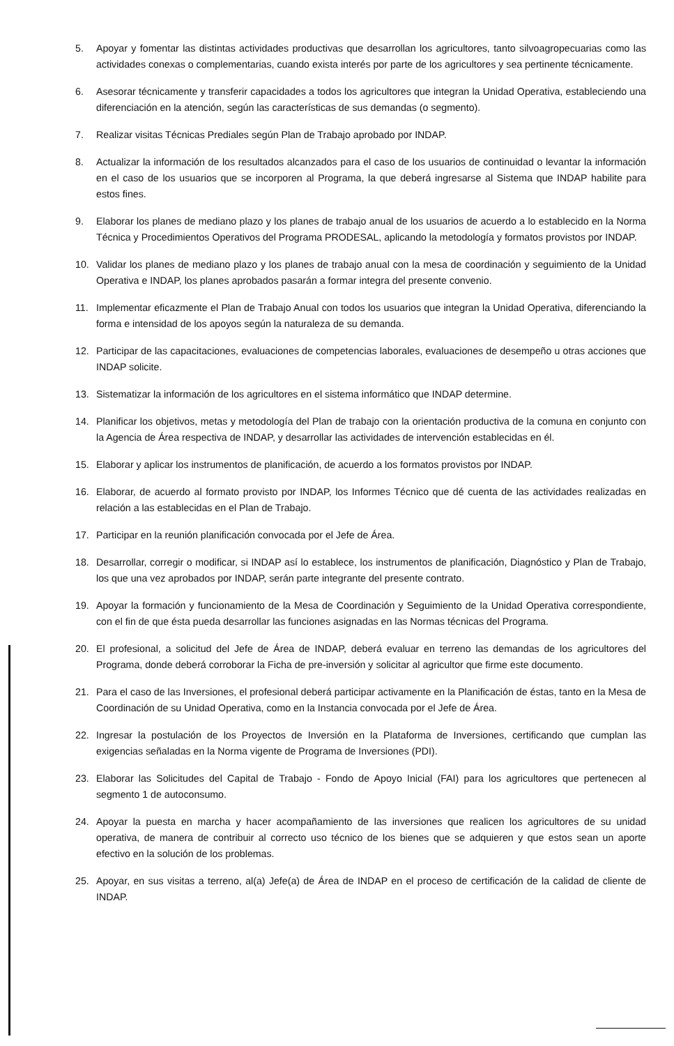5. Apoyar y fomentar las distintas actividades productivas que desarrollan los agricultores, tanto silvoagropecuarias como las actividades conexas o complementarias, cuando exista interés por parte de los agricultores y sea pertinente técnicamente.
6. Asesorar técnicamente y transferir capacidades a todos los agricultores que integran la Unidad Operativa, estableciendo una diferenciación en la atención, según las características de sus demandas (o segmento).
7. Realizar visitas Técnicas Prediales según Plan de Trabajo aprobado por INDAP.
8. Actualizar la información de los resultados alcanzados para el caso de los usuarios de continuidad o levantar la información en el caso de los usuarios que se incorporen al Programa, la que deberá ingresarse al Sistema que INDAP habilite para estos fines.
9. Elaborar los planes de mediano plazo y los planes de trabajo anual de los usuarios de acuerdo a lo establecido en la Norma Técnica y Procedimientos Operativos del Programa PRODESAL, aplicando la metodología y formatos provistos por INDAP.
10. Validar los planes de mediano plazo y los planes de trabajo anual con la mesa de coordinación y seguimiento de la Unidad Operativa e INDAP, los planes aprobados pasarán a formar integra del presente convenio.
11. Implementar eficazmente el Plan de Trabajo Anual con todos los usuarios que integran la Unidad Operativa, diferenciando la forma e intensidad de los apoyos según la naturaleza de su demanda.
12. Participar de las capacitaciones, evaluaciones de competencias laborales, evaluaciones de desempeño u otras acciones que INDAP solicite.
13. Sistematizar la información de los agricultores en el sistema informático que INDAP determine.
14. Planificar los objetivos, metas y metodología del Plan de trabajo con la orientación productiva de la comuna en conjunto con la Agencia de Área respectiva de INDAP, y desarrollar las actividades de intervención establecidas en él.
15. Elaborar y aplicar los instrumentos de planificación, de acuerdo a los formatos provistos por INDAP.
16. Elaborar, de acuerdo al formato provisto por INDAP, los Informes Técnico que dé cuenta de las actividades realizadas en relación a las establecidas en el Plan de Trabajo.
17. Participar en la reunión planificación convocada por el Jefe de Área.
18. Desarrollar, corregir o modificar, si INDAP así lo establece, los instrumentos de planificación, Diagnóstico y Plan de Trabajo, los que una vez aprobados por INDAP, serán parte integrante del presente contrato.
19. Apoyar la formación y funcionamiento de la Mesa de Coordinación y Seguimiento de la Unidad Operativa correspondiente, con el fin de que ésta pueda desarrollar las funciones asignadas en las Normas técnicas del Programa.
20. El profesional, a solicitud del Jefe de Área de INDAP, deberá evaluar en terreno las demandas de los agricultores del Programa, donde deberá corroborar la Ficha de pre-inversión y solicitar al agricultor que firme este documento.
21. Para el caso de las Inversiones, el profesional deberá participar activamente en la Planificación de éstas, tanto en la Mesa de Coordinación de su Unidad Operativa, como en la Instancia convocada por el Jefe de Área.
22. Ingresar la postulación de los Proyectos de Inversión en la Plataforma de Inversiones, certificando que cumplan las exigencias señaladas en la Norma vigente de Programa de Inversiones (PDI).
23. Elaborar las Solicitudes del Capital de Trabajo - Fondo de Apoyo Inicial (FAI) para los agricultores que pertenecen al segmento 1 de autoconsumo.
24. Apoyar la puesta en marcha y hacer acompañamiento de las inversiones que realicen los agricultores de su unidad operativa, de manera de contribuir al correcto uso técnico de los bienes que se adquieren y que estos sean un aporte efectivo en la solución de los problemas.
25. Apoyar, en sus visitas a terreno, al(a) Jefe(a) de Área de INDAP en el proceso de certificación de la calidad de cliente de INDAP.